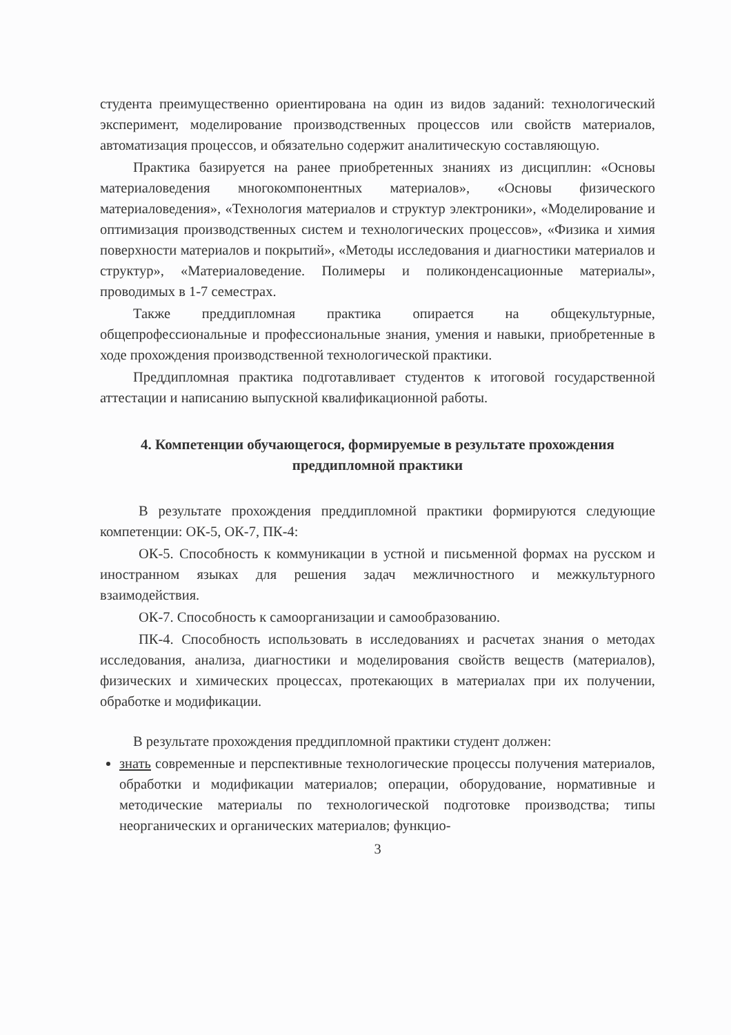студента преимущественно ориентирована на один из видов заданий: технологический эксперимент, моделирование производственных процессов или свойств материалов, автоматизация процессов, и обязательно содержит аналитическую составляющую.
Практика базируется на ранее приобретенных знаниях из дисциплин: «Основы материаловедения многокомпонентных материалов», «Основы физического материаловедения», «Технология материалов и структур электроники», «Моделирование и оптимизация производственных систем и технологических процессов», «Физика и химия поверхности материалов и покрытий», «Методы исследования и диагностики материалов и структур», «Материаловедение. Полимеры и поликонденсационные материалы», проводимых в 1-7 семестрах.
Также преддипломная практика опирается на общекультурные, общепрофессиональные и профессиональные знания, умения и навыки, приобретенные в ходе прохождения производственной технологической практики.
Преддипломная практика подготавливает студентов к итоговой государственной аттестации и написанию выпускной квалификационной работы.
4. Компетенции обучающегося, формируемые в результате прохождения преддипломной практики
В результате прохождения преддипломной практики формируются следующие компетенции: ОК-5, ОК-7, ПК-4:
ОК-5. Способность к коммуникации в устной и письменной формах на русском и иностранном языках для решения задач межличностного и межкультурного взаимодействия.
ОК-7. Способность к самоорганизации и самообразованию.
ПК-4. Способность использовать в исследованиях и расчетах знания о методах исследования, анализа, диагностики и моделирования свойств веществ (материалов), физических и химических процессах, протекающих в материалах при их получении, обработке и модификации.
В результате прохождения преддипломной практики студент должен:
знать современные и перспективные технологические процессы получения материалов, обработки и модификации материалов; операции, оборудование, нормативные и методические материалы по технологической подготовке производства; типы неорганических и органических материалов; функцио-
3